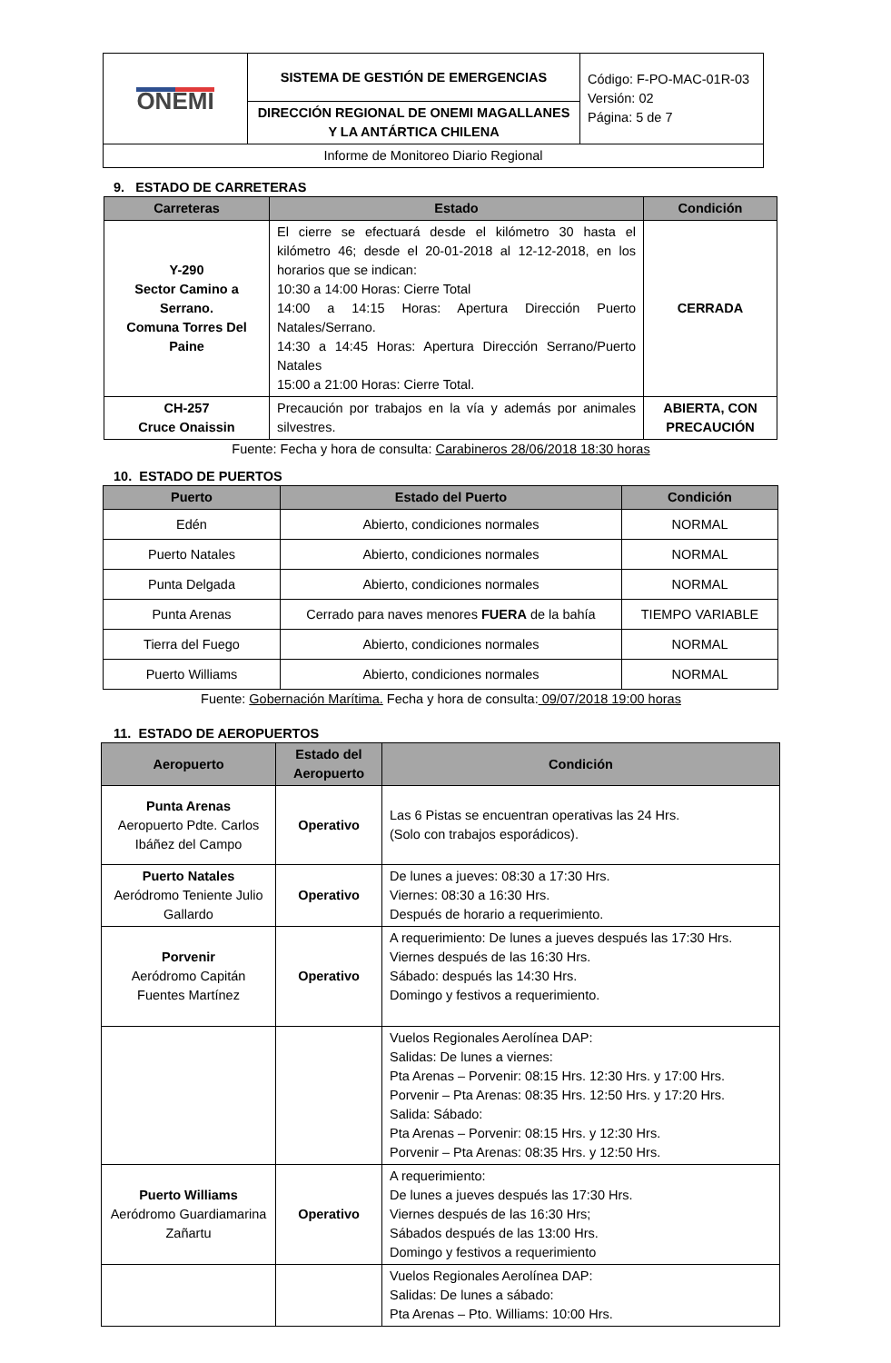| ONEMI | SISTEMA DE GESTIÓN DE EMERGENCIAS | Código: F-PO-MAC-01R-03 Versión: 02 Página: 5 de 7 |
| | DIRECCIÓN REGIONAL DE ONEMI MAGALLANES Y LA ANTÁRTICA CHILENA | |
| Informe de Monitoreo Diario Regional | | |
9. ESTADO DE CARRETERAS
| Carreteras | Estado | Condición |
| --- | --- | --- |
| Y-290 Sector Camino a Serrano. Comuna Torres Del Paine | El cierre se efectuará desde el kilómetro 30 hasta el kilómetro 46; desde el 20-01-2018 al 12-12-2018, en los horarios que se indican: 10:30 a 14:00 Horas: Cierre Total 14:00 a 14:15 Horas: Apertura Dirección Puerto Natales/Serrano. 14:30 a 14:45 Horas: Apertura Dirección Serrano/Puerto Natales 15:00 a 21:00 Horas: Cierre Total. | CERRADA |
| CH-257 Cruce Onaissin | Precaución por trabajos en la vía y además por animales silvestres. | ABIERTA, CON PRECAUCIÓN |
Fuente: Fecha y hora de consulta: Carabineros 28/06/2018 18:30 horas
10. ESTADO DE PUERTOS
| Puerto | Estado del Puerto | Condición |
| --- | --- | --- |
| Edén | Abierto, condiciones normales | NORMAL |
| Puerto Natales | Abierto, condiciones normales | NORMAL |
| Punta Delgada | Abierto, condiciones normales | NORMAL |
| Punta Arenas | Cerrado para naves menores FUERA de la bahía | TIEMPO VARIABLE |
| Tierra del Fuego | Abierto, condiciones normales | NORMAL |
| Puerto Williams | Abierto, condiciones normales | NORMAL |
Fuente: Gobernación Marítima. Fecha y hora de consulta: 09/07/2018 19:00 horas
11. ESTADO DE AEROPUERTOS
| Aeropuerto | Estado del Aeropuerto | Condición |
| --- | --- | --- |
| Punta Arenas Aeropuerto Pdte. Carlos Ibáñez del Campo | Operativo | Las 6 Pistas se encuentran operativas las 24 Hrs. (Solo con trabajos esporádicos). |
| Puerto Natales Aeródromo Teniente Julio Gallardo | Operativo | De lunes a jueves: 08:30 a 17:30 Hrs. Viernes: 08:30 a 16:30 Hrs. Después de horario a requerimiento. |
| Porvenir Aeródromo Capitán Fuentes Martínez | Operativo | A requerimiento: De lunes a jueves después las 17:30 Hrs. Viernes después de las 16:30 Hrs. Sábado: después las 14:30 Hrs. Domingo y festivos a requerimiento. |
| | | Vuelos Regionales Aerolínea DAP: Salidas: De lunes a viernes: Pta Arenas – Porvenir: 08:15 Hrs. 12:30 Hrs. y 17:00 Hrs. Porvenir – Pta Arenas: 08:35 Hrs. 12:50 Hrs. y 17:20 Hrs. Salida: Sábado: Pta Arenas – Porvenir: 08:15 Hrs. y 12:30 Hrs. Porvenir – Pta Arenas: 08:35 Hrs. y 12:50 Hrs. |
| Puerto Williams Aeródromo Guardiamarina Zañartu | Operativo | A requerimiento: De lunes a jueves después las 17:30 Hrs. Viernes después de las 16:30 Hrs; Sábados después de las 13:00 Hrs. Domingo y festivos a requerimiento |
| | | Vuelos Regionales Aerolínea DAP: Salidas: De lunes a sábado: Pta Arenas – Pto. Williams: 10:00 Hrs. |